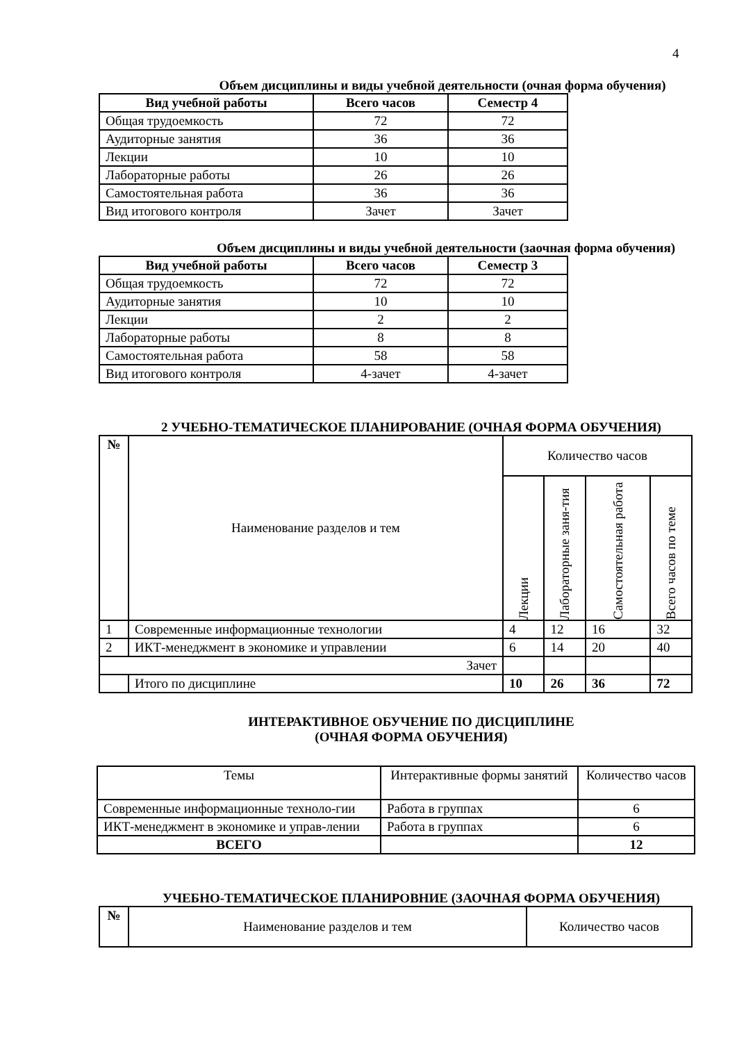4
Объем дисциплины и виды учебной деятельности (очная форма обучения)
| Вид учебной работы | Всего часов | Семестр 4 |
| --- | --- | --- |
| Общая трудоемкость | 72 | 72 |
| Аудиторные занятия | 36 | 36 |
| Лекции | 10 | 10 |
| Лабораторные работы | 26 | 26 |
| Самостоятельная работа | 36 | 36 |
| Вид итогового контроля | Зачет | Зачет |
Объем дисциплины и виды учебной деятельности (заочная форма обучения)
| Вид учебной работы | Всего часов | Семестр 3 |
| --- | --- | --- |
| Общая трудоемкость | 72 | 72 |
| Аудиторные занятия | 10 | 10 |
| Лекции | 2 | 2 |
| Лабораторные работы | 8 | 8 |
| Самостоятельная работа | 58 | 58 |
| Вид итогового контроля | 4-зачет | 4-зачет |
2 УЧЕБНО-ТЕМАТИЧЕСКОЕ ПЛАНИРОВАНИЕ (ОЧНАЯ ФОРМА ОБУЧЕНИЯ)
| № | Наименование разделов и тем | Количество часов | | | |
| | | Лекции | Лабораторные заня-тия | Самостоятельная работа | Всего часов по теме |
| 1 | Современные информационные технологии | 4 | 12 | 16 | 32 |
| 2 | ИКТ-менеджмент в экономике и управлении | 6 | 14 | 20 | 40 |
| Зачет | | | | | |
| | Итого по дисциплине | 10 | 26 | 36 | 72 |
ИНТЕРАКТИВНОЕ ОБУЧЕНИЕ ПО ДИСЦИПЛИНЕ
(ОЧНАЯ ФОРМА ОБУЧЕНИЯ)
| Темы | Интерактивные формы занятий | Количество часов |
| Современные информационные техноло-гии | Работа в группах | 6 |
| ИКТ-менеджмент в экономике и управ-лении | Работа в группах | 6 |
| ВСЕГО | | 12 |
УЧЕБНО-ТЕМАТИЧЕСКОЕ ПЛАНИРОВНИЕ (ЗАОЧНАЯ ФОРМА ОБУЧЕНИЯ)
| № | Наименование разделов и тем | Количество часов |